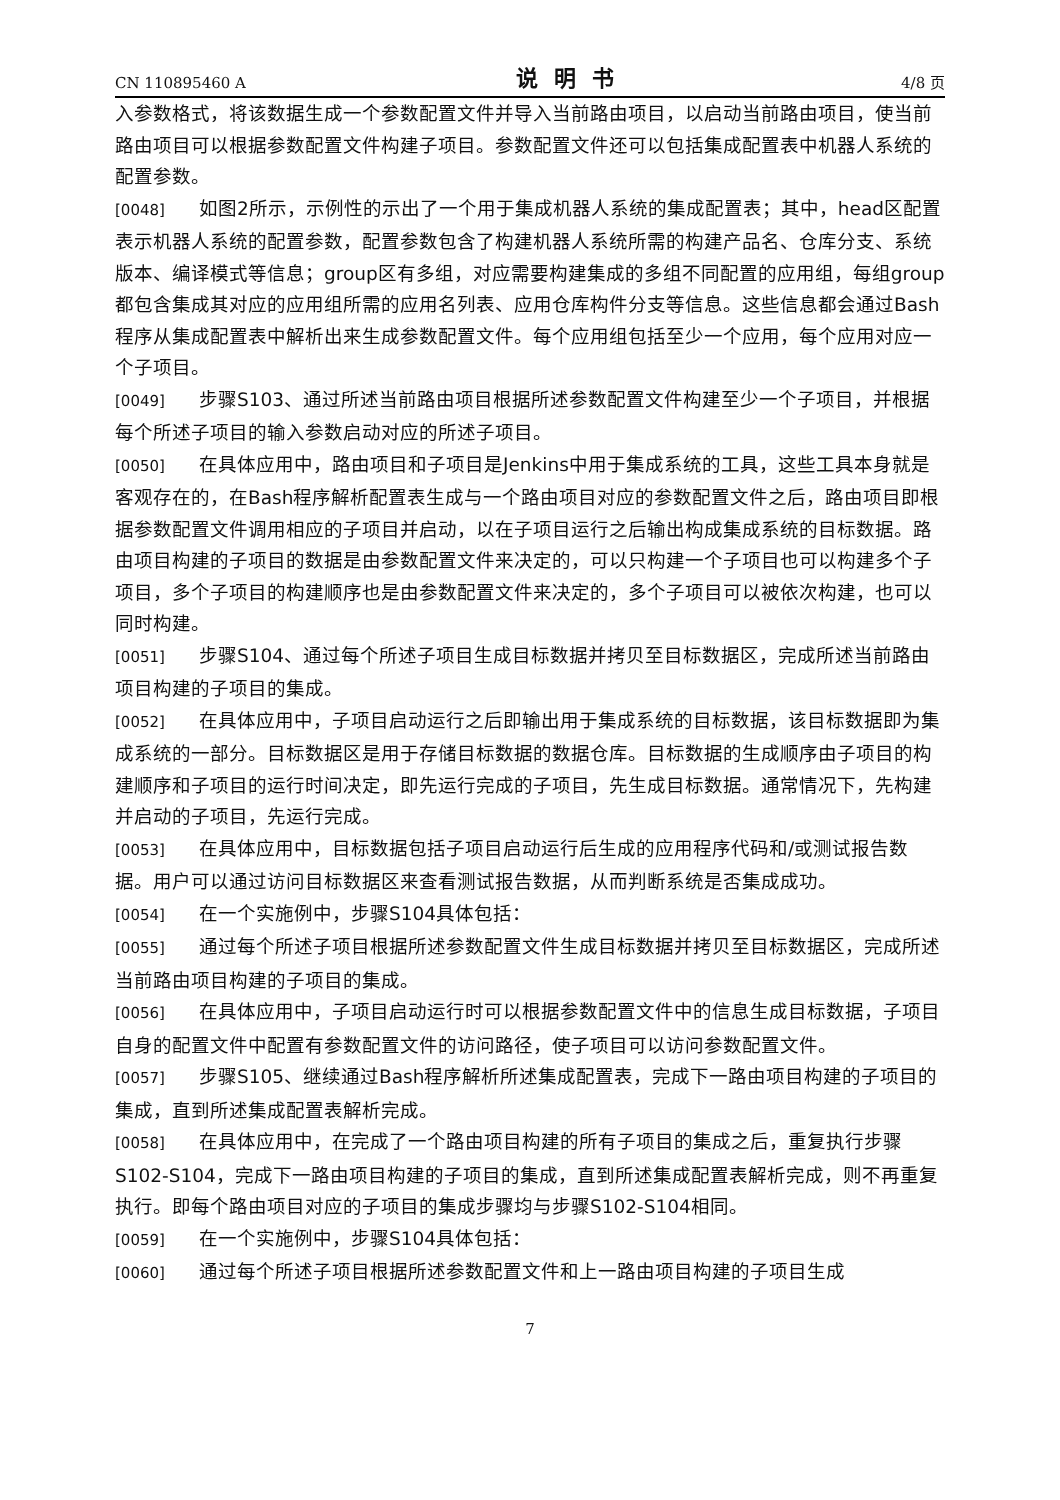CN 110895460 A 说明书 4/8 页
入参数格式，将该数据生成一个参数配置文件并导入当前路由项目，以启动当前路由项目，使当前路由项目可以根据参数配置文件构建子项目。参数配置文件还可以包括集成配置表中机器人系统的配置参数。
[0048] 如图2所示，示例性的示出了一个用于集成机器人系统的集成配置表；其中，head区配置表示机器人系统的配置参数，配置参数包含了构建机器人系统所需的构建产品名、仓库分支、系统版本、编译模式等信息；group区有多组，对应需要构建集成的多组不同配置的应用组，每组group都包含集成其对应的应用组所需的应用名列表、应用仓库构件分支等信息。这些信息都会通过Bash程序从集成配置表中解析出来生成参数配置文件。每个应用组包括至少一个应用，每个应用对应一个子项目。
[0049] 步骤S103、通过所述当前路由项目根据所述参数配置文件构建至少一个子项目，并根据每个所述子项目的输入参数启动对应的所述子项目。
[0050] 在具体应用中，路由项目和子项目是Jenkins中用于集成系统的工具，这些工具本身就是客观存在的，在Bash程序解析配置表生成与一个路由项目对应的参数配置文件之后，路由项目即根据参数配置文件调用相应的子项目并启动，以在子项目运行之后输出构成集成系统的目标数据。路由项目构建的子项目的数据是由参数配置文件来决定的，可以只构建一个子项目也可以构建多个子项目，多个子项目的构建顺序也是由参数配置文件来决定的，多个子项目可以被依次构建，也可以同时构建。
[0051] 步骤S104、通过每个所述子项目生成目标数据并拷贝至目标数据区，完成所述当前路由项目构建的子项目的集成。
[0052] 在具体应用中，子项目启动运行之后即输出用于集成系统的目标数据，该目标数据即为集成系统的一部分。目标数据区是用于存储目标数据的数据仓库。目标数据的生成顺序由子项目的构建顺序和子项目的运行时间决定，即先运行完成的子项目，先生成目标数据。通常情况下，先构建并启动的子项目，先运行完成。
[0053] 在具体应用中，目标数据包括子项目启动运行后生成的应用程序代码和/或测试报告数据。用户可以通过访问目标数据区来查看测试报告数据，从而判断系统是否集成成功。
[0054] 在一个实施例中，步骤S104具体包括：
[0055] 通过每个所述子项目根据所述参数配置文件生成目标数据并拷贝至目标数据区，完成所述当前路由项目构建的子项目的集成。
[0056] 在具体应用中，子项目启动运行时可以根据参数配置文件中的信息生成目标数据，子项目自身的配置文件中配置有参数配置文件的访问路径，使子项目可以访问参数配置文件。
[0057] 步骤S105、继续通过Bash程序解析所述集成配置表，完成下一路由项目构建的子项目的集成，直到所述集成配置表解析完成。
[0058] 在具体应用中，在完成了一个路由项目构建的所有子项目的集成之后，重复执行步骤S102-S104，完成下一路由项目构建的子项目的集成，直到所述集成配置表解析完成，则不再重复执行。即每个路由项目对应的子项目的集成步骤均与步骤S102-S104相同。
[0059] 在一个实施例中，步骤S104具体包括：
[0060] 通过每个所述子项目根据所述参数配置文件和上一路由项目构建的子项目生成
7